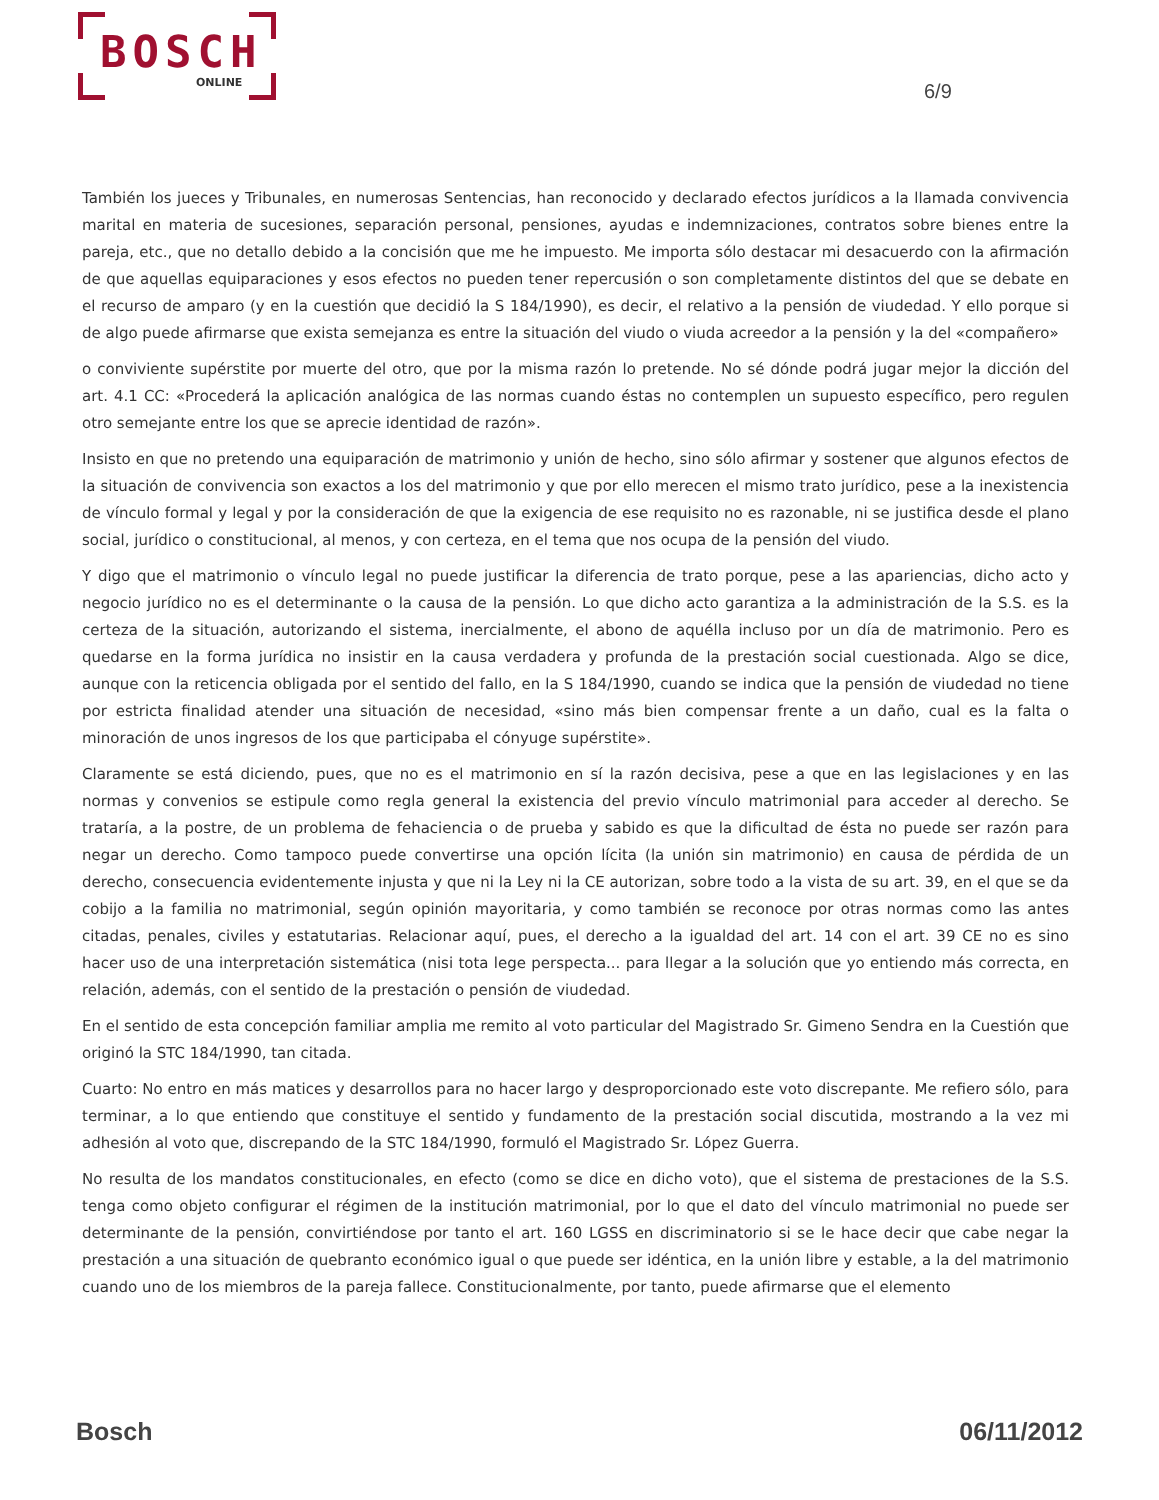BOSCH
ONLINE
6/9
También los jueces y Tribunales, en numerosas Sentencias, han reconocido y declarado efectos jurídicos a la llamada convivencia marital en materia de sucesiones, separación personal, pensiones, ayudas e indemnizaciones, contratos sobre bienes entre la pareja, etc., que no detallo debido a la concisión que me he impuesto. Me importa sólo destacar mi desacuerdo con la afirmación de que aquellas equiparaciones y esos efectos no pueden tener repercusión o son completamente distintos del que se debate en el recurso de amparo (y en la cuestión que decidió la S 184/1990), es decir, el relativo a la pensión de viudedad. Y ello porque si de algo puede afirmarse que exista semejanza es entre la situación del viudo o viuda acreedor a la pensión y la del «compañero»
o conviviente supérstite por muerte del otro, que por la misma razón lo pretende. No sé dónde podrá jugar mejor la dicción del art. 4.1 CC: «Procederá la aplicación analógica de las normas cuando éstas no contemplen un supuesto específico, pero regulen otro semejante entre los que se aprecie identidad de razón».
Insisto en que no pretendo una equiparación de matrimonio y unión de hecho, sino sólo afirmar y sostener que algunos efectos de la situación de convivencia son exactos a los del matrimonio y que por ello merecen el mismo trato jurídico, pese a la inexistencia de vínculo formal y legal y por la consideración de que la exigencia de ese requisito no es razonable, ni se justifica desde el plano social, jurídico o constitucional, al menos, y con certeza, en el tema que nos ocupa de la pensión del viudo.
Y digo que el matrimonio o vínculo legal no puede justificar la diferencia de trato porque, pese a las apariencias, dicho acto y negocio jurídico no es el determinante o la causa de la pensión. Lo que dicho acto garantiza a la administración de la S.S. es la certeza de la situación, autorizando el sistema, inercialmente, el abono de aquélla incluso por un día de matrimonio. Pero es quedarse en la forma jurídica no insistir en la causa verdadera y profunda de la prestación social cuestionada. Algo se dice, aunque con la reticencia obligada por el sentido del fallo, en la S 184/1990, cuando se indica que la pensión de viudedad no tiene por estricta finalidad atender una situación de necesidad, «sino más bien compensar frente a un daño, cual es la falta o minoración de unos ingresos de los que participaba el cónyuge supérstite».
Claramente se está diciendo, pues, que no es el matrimonio en sí la razón decisiva, pese a que en las legislaciones y en las normas y convenios se estipule como regla general la existencia del previo vínculo matrimonial para acceder al derecho. Se trataría, a la postre, de un problema de fehaciencia o de prueba y sabido es que la dificultad de ésta no puede ser razón para negar un derecho. Como tampoco puede convertirse una opción lícita (la unión sin matrimonio) en causa de pérdida de un derecho, consecuencia evidentemente injusta y que ni la Ley ni la CE autorizan, sobre todo a la vista de su art. 39, en el que se da cobijo a la familia no matrimonial, según opinión mayoritaria, y como también se reconoce por otras normas como las antes citadas, penales, civiles y estatutarias. Relacionar aquí, pues, el derecho a la igualdad del art. 14 con el art. 39 CE no es sino hacer uso de una interpretación sistemática (nisi tota lege perspecta... para llegar a la solución que yo entiendo más correcta, en relación, además, con el sentido de la prestación o pensión de viudedad.
En el sentido de esta concepción familiar amplia me remito al voto particular del Magistrado Sr. Gimeno Sendra en la Cuestión que originó la STC 184/1990, tan citada.
Cuarto: No entro en más matices y desarrollos para no hacer largo y desproporcionado este voto discrepante. Me refiero sólo, para terminar, a lo que entiendo que constituye el sentido y fundamento de la prestación social discutida, mostrando a la vez mi adhesión al voto que, discrepando de la STC 184/1990, formuló el Magistrado Sr. López Guerra.
No resulta de los mandatos constitucionales, en efecto (como se dice en dicho voto), que el sistema de prestaciones de la S.S. tenga como objeto configurar el régimen de la institución matrimonial, por lo que el dato del vínculo matrimonial no puede ser determinante de la pensión, convirtiéndose por tanto el art. 160 LGSS en discriminatorio si se le hace decir que cabe negar la prestación a una situación de quebranto económico igual o que puede ser idéntica, en la unión libre y estable, a la del matrimonio cuando uno de los miembros de la pareja fallece. Constitucionalmente, por tanto, puede afirmarse que el elemento
Bosch 06/11/2012